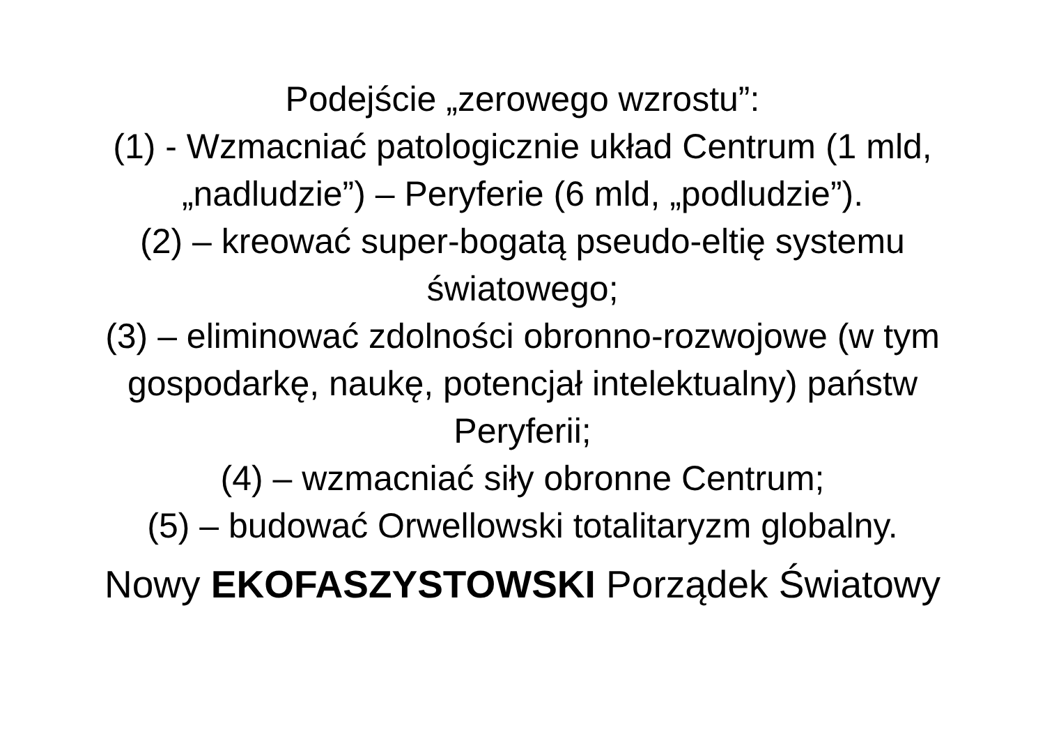Podejście „zerowego wzrostu”:
(1) - Wzmacniać patologicznie układ Centrum (1 mld, „nadludzie”) – Peryferie (6 mld, „podludzie”).
(2) – kreować super-bogatą pseudo-eltię systemu światowego;
(3) – eliminować zdolności obronno-rozwojowe (w tym gospodarkę, naukę, potencjał intelektualny) państw Peryferii;
(4) – wzmacniać siły obronne Centrum;
(5) – budować Orwellowski totalitaryzm globalny.
Nowy EKOFASZYSTOWSKI Porządek Światowy